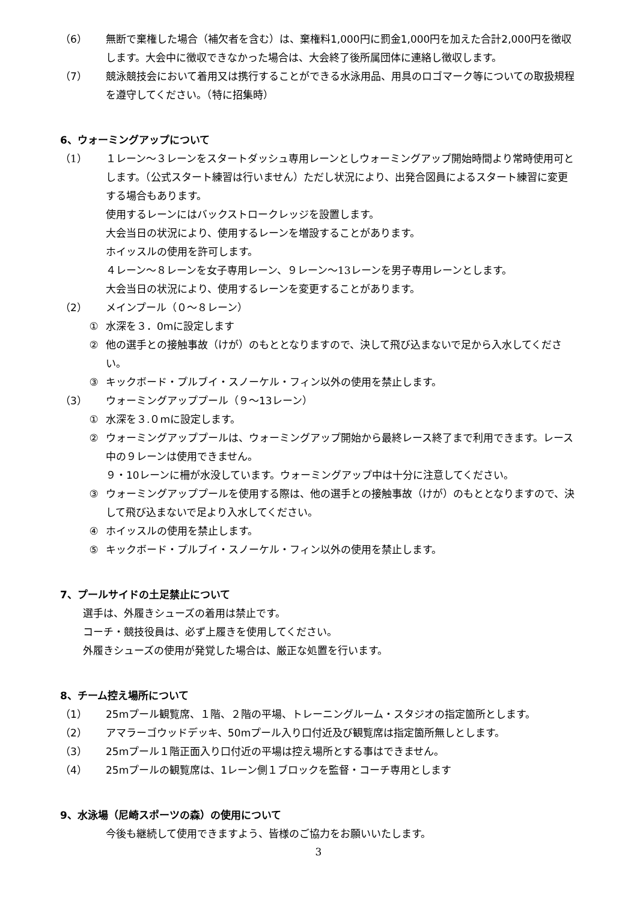（6） 無断で棄権した場合（補欠者を含む）は、棄権料1,000円に罰金1,000円を加えた合計2,000円を徴収します。大会中に徴収できなかった場合は、大会終了後所属団体に連絡し徴収します。
（7） 競泳競技会において着用又は携行することができる水泳用品、用具のロゴマーク等についての取扱規程を遵守してください。（特に招集時）
6、ウォーミングアップについて
（1） １レーン～３レーンをスタートダッシュ専用レーンとしウォーミングアップ開始時間より常時使用可とします。（公式スタート練習は行いません）ただし状況により、出発合図員によるスタート練習に変更する場合もあります。
使用するレーンにはバックストロークレッジを設置します。
大会当日の状況により、使用するレーンを増設することがあります。
ホイッスルの使用を許可します。
４レーン～８レーンを女子専用レーン、９レーン～13レーンを男子専用レーンとします。
大会当日の状況により、使用するレーンを変更することがあります。
（2） メインプール（０～８レーン）
① 水深を３．0mに設定します
② 他の選手との接触事故（けが）のもととなりますので、決して飛び込まないで足から入水してください。
③ キックボード・プルブイ・スノーケル・フィン以外の使用を禁止します。
（3） ウォーミングアッププール（９～13レーン）
① 水深を３.０mに設定します。
② ウォーミングアッププールは、ウォーミングアップ開始から最終レース終了まで利用できます。レース中の９レーンは使用できません。
９・10レーンに柵が水没しています。ウォーミングアップ中は十分に注意してください。
③ ウォーミングアッププールを使用する際は、他の選手との接触事故（けが）のもととなりますので、決して飛び込まないで足より入水してください。
④ ホイッスルの使用を禁止します。
⑤ キックボード・プルブイ・スノーケル・フィン以外の使用を禁止します。
7、プールサイドの土足禁止について
選手は、外履きシューズの着用は禁止です。
コーチ・競技役員は、必ず上履きを使用してください。
外履きシューズの使用が発覚した場合は、厳正な処置を行います。
8、チーム控え場所について
（1） 25mプール観覧席、１階、２階の平場、トレーニングルーム・スタジオの指定箇所とします。
（2） アマラーゴウッドデッキ、50mプール入り口付近及び観覧席は指定箇所無しとします。
（3） 25mプール１階正面入り口付近の平場は控え場所とする事はできません。
（4） 25mプールの観覧席は、1レーン側１ブロックを監督・コーチ専用とします
9、水泳場（尼崎スポーツの森）の使用について
今後も継続して使用できますよう、皆様のご協力をお願いいたします。
3